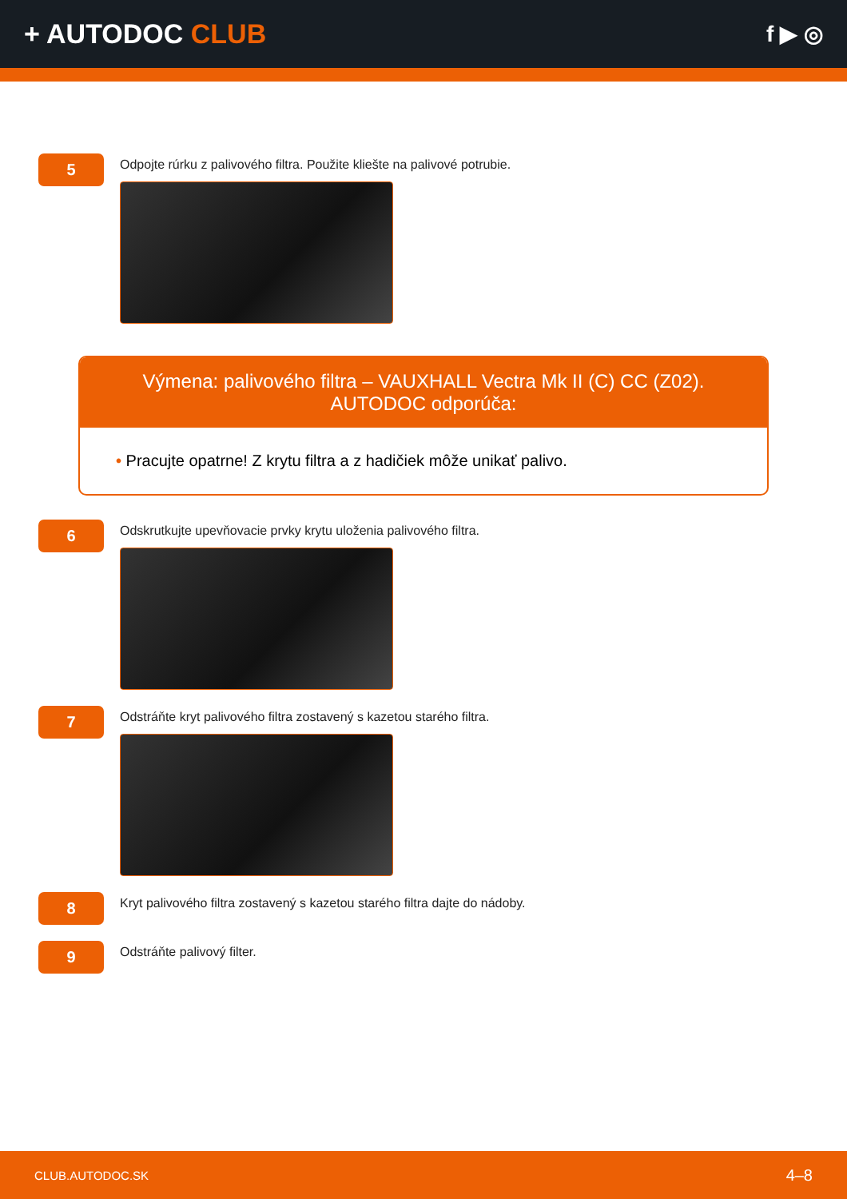+ AUTODOC CLUB
f ▶ ◎
5
Odpojte rúrku z palivového filtra. Použite kliešte na palivové potrubie.
Výmena: palivového filtra – VAUXHALL Vectra Mk II (C) CC (Z02). AUTODOC odporúča:
• Pracujte opatrne! Z krytu filtra a z hadičiek môže unikať palivo.
6
Odskrutkujte upevňovacie prvky krytu uloženia palivového filtra.
7
Odstráňte kryt palivového filtra zostavený s kazetou starého filtra.
8
Kryt palivového filtra zostavený s kazetou starého filtra dajte do nádoby.
9
Odstráňte palivový filter.
CLUB.AUTODOC.SK 4–8